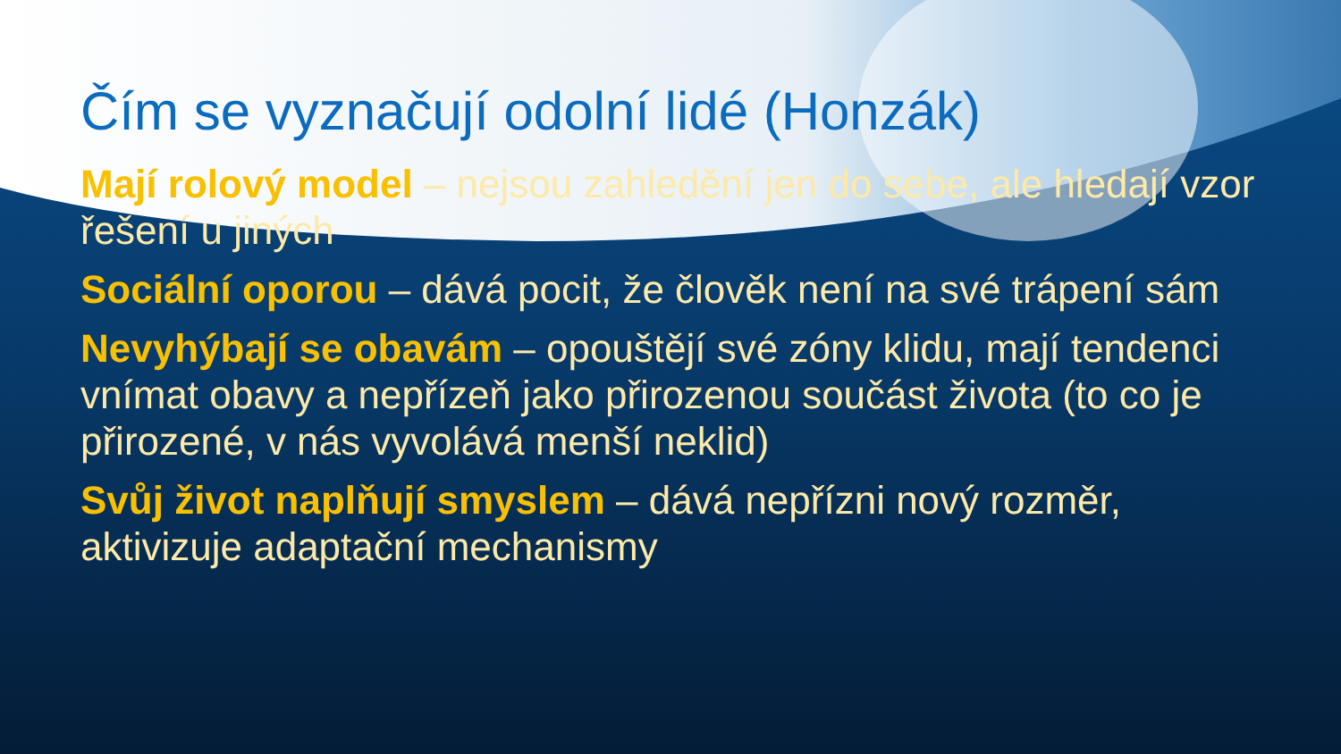Čím se vyznačují odolní lidé (Honzák)
Mají rolový model – nejsou zahledění jen do sebe, ale hledají vzor řešení u jiných
Sociální oporou – dává pocit, že člověk není na své trápení sám
Nevyhýbají se obavám – opouštějí své zóny klidu, mají tendenci vnímat obavy a nepřízeň jako přirozenou součást života (to co je přirozené, v nás vyvolává menší neklid)
Svůj život naplňují smyslem – dává nepřízni nový rozměr, aktivizuje adaptační mechanismy